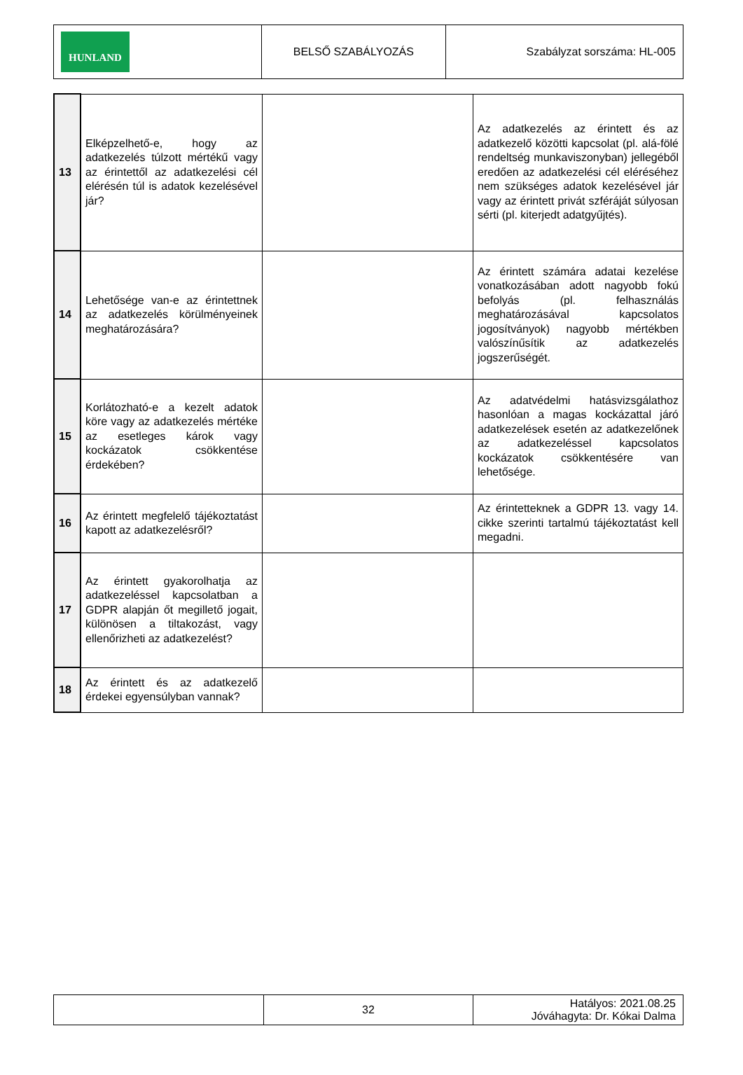| HUNLAND | BELSŐ SZABÁLYOZÁS | Szabályzat sorszáma: HL-005 |
| 13 | Elképzelhető-e, hogy az adatkezelés túlzott mértékű vagy az érintettől az adatkezelési cél elérésén túl is adatok kezelésével jár? | | Az adatkezelés az érintett és az adatkezelő közötti kapcsolat (pl. alá-fölé rendeltség munkaviszonyban) jellegéből eredően az adatkezelési cél eléréséhez nem szükséges adatok kezelésével jár vagy az érintett privát szféráját súlyosan sérti (pl. kiterjedt adatgyűjtés). |
| 14 | Lehetősége van-e az érintettnek az adatkezelés körülményeinek meghatározására? | | Az érintett számára adatai kezelése vonatkozásában adott nagyobb fokú befolyás (pl. felhasználás meghatározásával kapcsolatos jogosítványok) nagyobb mértékben valószínűsítik az adatkezelés jogszerűségét. |
| 15 | Korlátozható-e a kezelt adatok köre vagy az adatkezelés mértéke az esetleges károk vagy kockázatok csökkentése érdekében? | | Az adatvédelmi hatásvizsgálathoz hasonlóan a magas kockázattal járó adatkezelések esetén az adatkezelőnek az adatkezeléssel kapcsolatos kockázatok csökkentésére van lehetősége. |
| 16 | Az érintett megfelelő tájékoztatást kapott az adatkezelésről? | | Az érintetteknek a GDPR 13. vagy 14. cikke szerinti tartalmú tájékoztatást kell megadni. |
| 17 | Az érintett gyakorolhatja az adatkezeléssel kapcsolatban a GDPR alapján őt megillető jogait, különösen a tiltakozást, vagy ellenőrizheti az adatkezelést? | | |
| 18 | Az érintett és az adatkezelő érdekei egyensúlyban vannak? | | |
| | 32 | Hatályos: 2021.08.25 Jóváhagyta: Dr. Kókai Dalma |